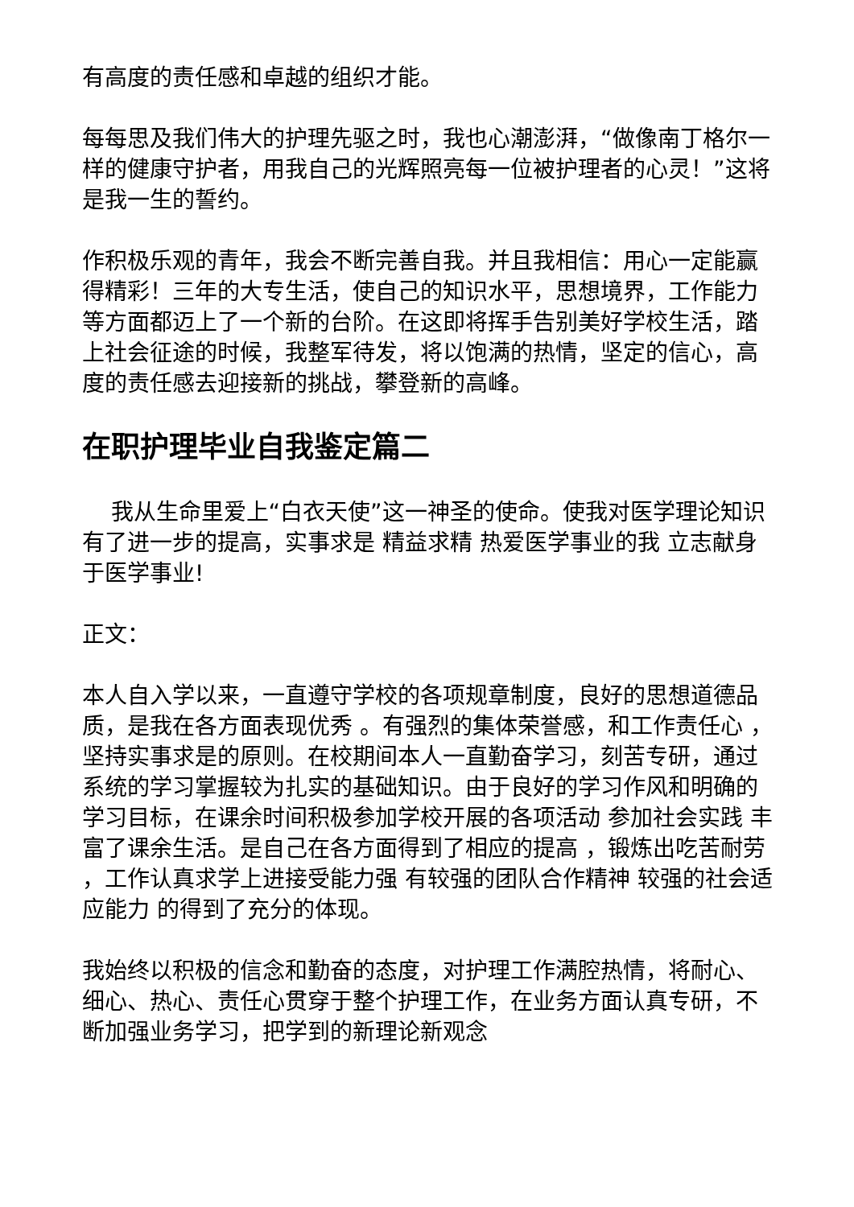有高度的责任感和卓越的组织才能。
每每思及我们伟大的护理先驱之时，我也心潮澎湃，“做像南丁格尔一样的健康守护者，用我自己的光辉照亮每一位被护理者的心灵！”这将是我一生的誓约。
作积极乐观的青年，我会不断完善自我。并且我相信：用心一定能赢得精彩！三年的大专生活，使自己的知识水平，思想境界，工作能力等方面都迈上了一个新的台阶。在这即将挥手告别美好学校生活，踏上社会征途的时候，我整军待发，将以饱满的热情，坚定的信心，高度的责任感去迎接新的挑战，攀登新的高峰。
在职护理毕业自我鉴定篇二
我从生命里爱上“白衣天使”这一神圣的使命。使我对医学理论知识有了进一步的提高，实事求是 精益求精 热爱医学事业的我 立志献身于医学事业!
正文：
本人自入学以来，一直遵守学校的各项规章制度，良好的思想道德品质，是我在各方面表现优秀 。有强烈的集体荣誉感，和工作责任心 ，坚持实事求是的原则。在校期间本人一直勤奋学习，刻苦专研，通过系统的学习掌握较为扎实的基础知识。由于良好的学习作风和明确的学习目标，在课余时间积极参加学校开展的各项活动 参加社会实践 丰富了课余生活。是自己在各方面得到了相应的提高 ，锻炼出吃苦耐劳 ，工作认真求学上进接受能力强 有较强的团队合作精神 较强的社会适应能力 的得到了充分的体现。
我始终以积极的信念和勤奋的态度，对护理工作满腔热情，将耐心、细心、热心、责任心贯穿于整个护理工作，在业务方面认真专研，不断加强业务学习，把学到的新理论新观念